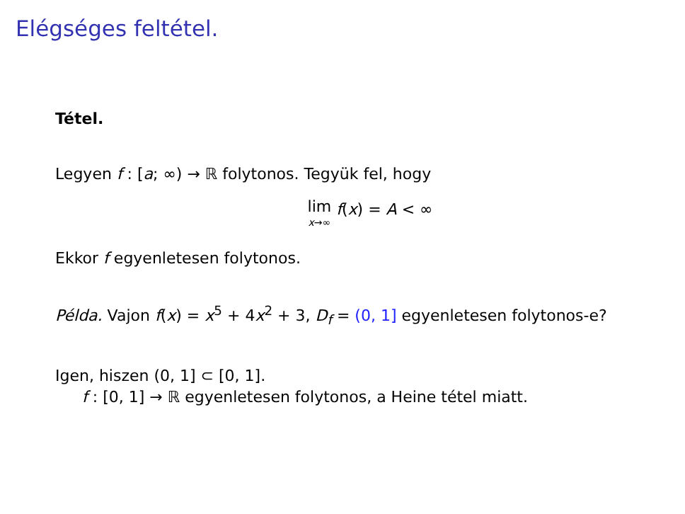Elégséges feltétel.
Tétel.
Legyen f : [a; ∞) → ℝ folytonos. Tegyük fel, hogy
lim x→∞ f(x) = A < ∞
Ekkor f egyenletesen folytonos.
Példa. Vajon f(x) = x<sup>5</sup> + 4x<sup>2</sup> + 3, D<sub>f</sub> = (0, 1] egyenletesen folytonos-e?
Igen, hiszen (0, 1] ⊂ [0, 1].
f : [0, 1] → ℝ egyenletesen folytonos, a Heine tétel miatt.